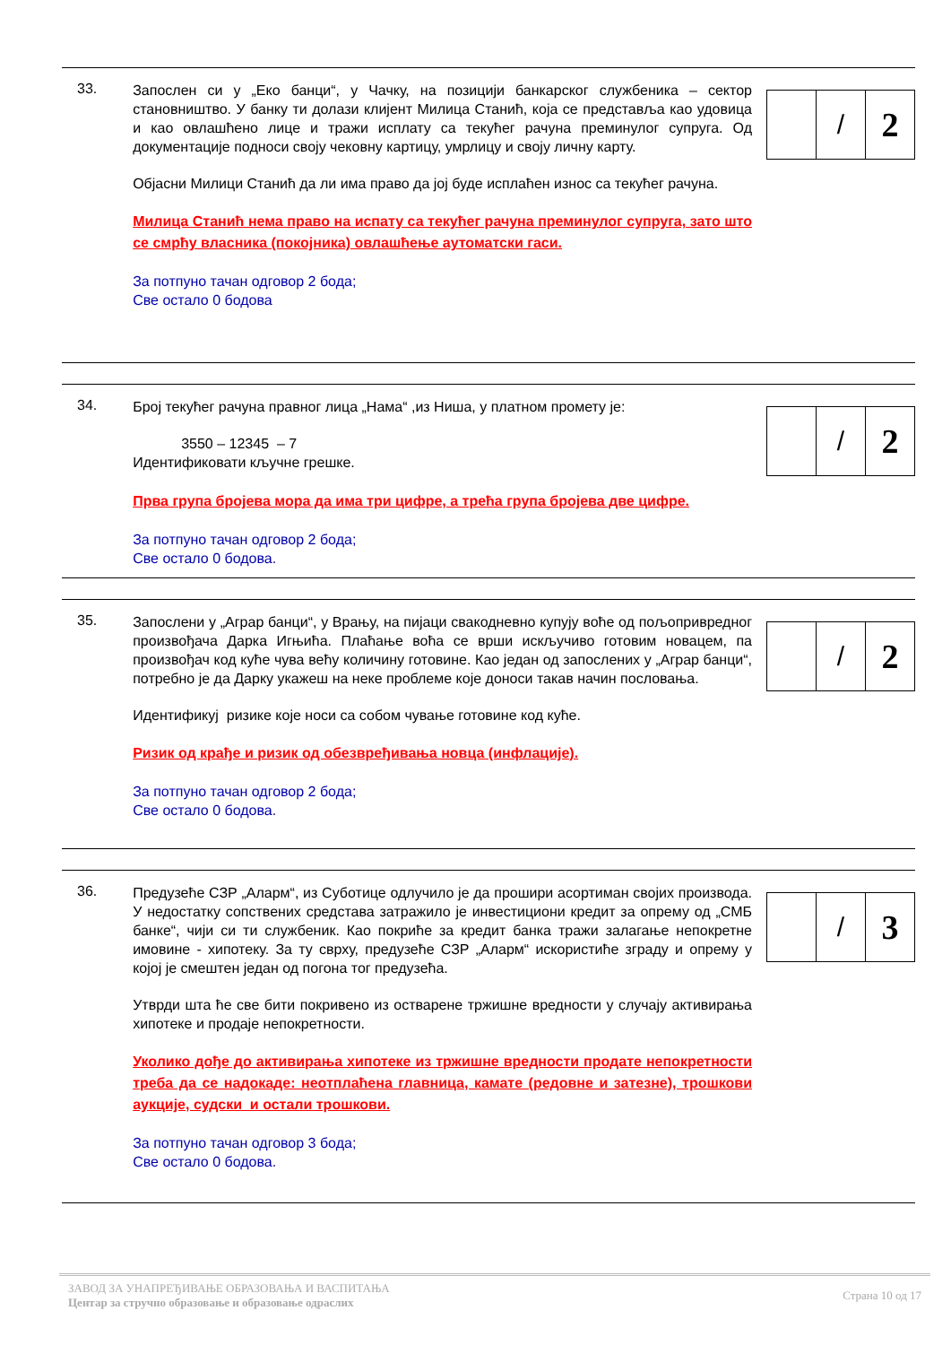33.
Запослен си у „Еко банци“, у Чачку, на позицији банкарског службеника – сектор становништво. У банку ти долази клијент Милица Станић, која се представља као удовица и као овлашћено лице и тражи исплату са текућег рачуна преминулог супруга. Од документације подноси своју чековну картицу, умрлицу и своју личну карту.
Објасни Милици Станић да ли има право да јој буде исплаћен износ са текућег рачуна.
Милица Станић нема право на испату са текућег рачуна преминулог супруга, зато што се смрћу власника (покојника) овлашћење аутоматски гаси.
За потпуно тачан одговор 2 бода;
Све остало 0 бодова
/
2
34.
Број текућег рачуна правног лица „Нама“ ,из Ниша, у платном промету је:
3550 – 12345 – 7
Идентификовати кључне грешке.
Прва група бројева мора да има три цифре, а трећа група бројева две цифре.
За потпуно тачан одговор 2 бода;
Све остало 0 бодова.
/
2
35.
Запослени у „Аграр банци“, у Врању, на пијаци свакодневно купују воће од пољопривредног произвођача Дарка Игњића. Плаћање воћа се врши искључиво готовим новацем, па произвођач код куће чува већу количину готовине. Као један од запослених у „Аграр банци“, потребно је да Дарку укажеш на неке проблеме које доноси такав начин пословања.
Идентификуј ризике које носи са собом чување готовине код куће.
Ризик од крађе и ризик од обезвређивања новца (инфлације).
За потпуно тачан одговор 2 бода;
Све остало 0 бодова.
/
2
36.
Предузеће СЗР „Аларм“, из Суботице одлучило је да прошири асортиман својих производа. У недостатку сопствених средстава затражило је инвестициони кредит за опрему од „СМБ банке“, чији си ти службеник. Као покриће за кредит банка тражи залагање непокретне имовине - хипотеку. За ту сврху, предузеће СЗР „Аларм“ искористиће зграду и опрему у којој је смештен један од погона тог предузећа.
Утврди шта ће све бити покривено из остварене тржишне вредности у случају активирања хипотеке и продаје непокретности.
Уколико дође до активирања хипотеке из тржишне вредности продате непокретности треба да се надокаде: неотплаћена главница, камате (редовне и затезне), трошкови аукције, судски и остали трошкови.
За потпуно тачан одговор 3 бода;
Све остало 0 бодова.
/
3
ЗАВОД ЗА УНАПРЕЂИВАЊЕ ОБРАЗОВАЊА И ВАСПИТАЊА
Центар за стручно образовање и образовање одраслих
Страна 10 од 17